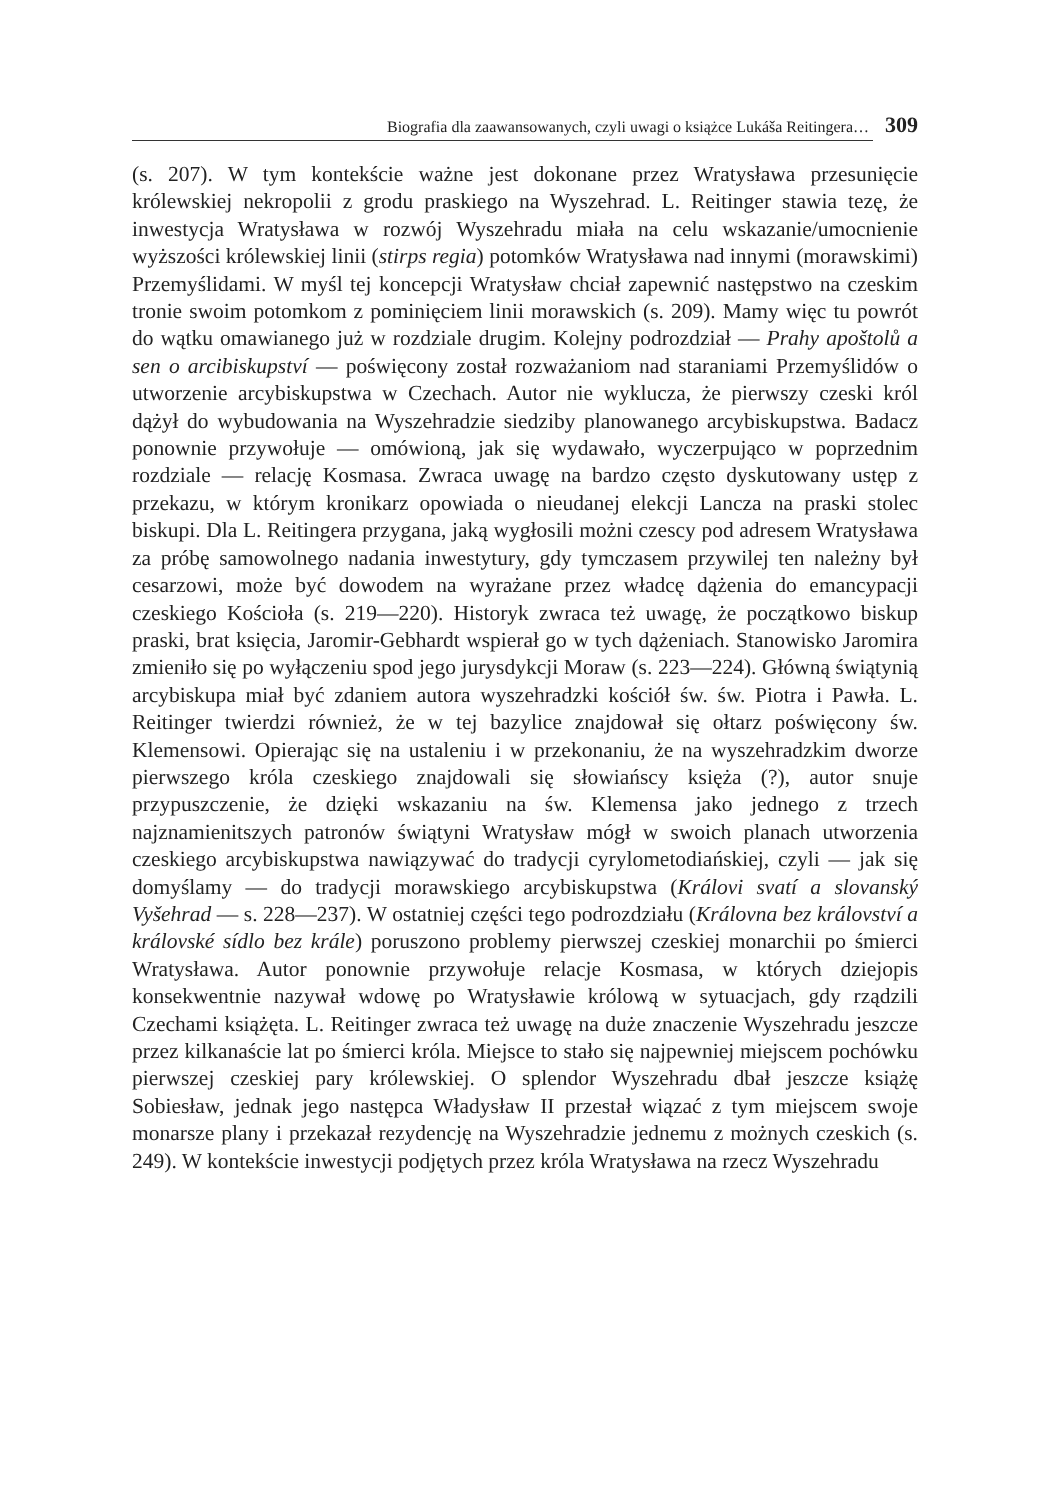Biografia dla zaawansowanych, czyli uwagi o książce Lukáša Reitingera… 309
(s. 207). W tym kontekście ważne jest dokonane przez Wratysława przesunięcie królewskiej nekropolii z grodu praskiego na Wyszehrad. L. Reitinger stawia tezę, że inwestycja Wratysława w rozwój Wyszehradu miała na celu wskazanie/umocnienie wyższości królewskiej linii (stirps regia) potomków Wratysława nad innymi (morawskimi) Przemyślidami. W myśl tej koncepcji Wratysław chciał zapewnić następstwo na czeskim tronie swoim potomkom z pominięciem linii morawskich (s. 209). Mamy więc tu powrót do wątku omawianego już w rozdziale drugim. Kolejny podrozdział — Prahy apoštolů a sen o arcibiskupství — poświęcony został rozważaniom nad staraniami Przemyślidów o utworzenie arcybiskupstwa w Czechach. Autor nie wyklucza, że pierwszy czeski król dążył do wybudowania na Wyszehradzie siedziby planowanego arcybiskupstwa. Badacz ponownie przywołuje — omówioną, jak się wydawało, wyczerpująco w poprzednim rozdziale — relację Kosmasa. Zwraca uwagę na bardzo często dyskutowany ustęp z przekazu, w którym kronikarz opowiada o nieudanej elekcji Lancza na praski stolec biskupi. Dla L. Reitingera przygana, jaką wygłosili możni czescy pod adresem Wratysława za próbę samowolnego nadania inwestytury, gdy tymczasem przywilej ten należny był cesarzowi, może być dowodem na wyrażane przez władcę dążenia do emancypacji czeskiego Kościoła (s. 219—220). Historyk zwraca też uwagę, że początkowo biskup praski, brat księcia, Jaromir-Gebhardt wspierał go w tych dążeniach. Stanowisko Jaromira zmieniło się po wyłączeniu spod jego jurysdykcji Moraw (s. 223—224). Główną świątynią arcybiskupa miał być zdaniem autora wyszehradzki kościół św. św. Piotra i Pawła. L. Reitinger twierdzi również, że w tej bazylice znajdował się ołtarz poświęcony św. Klemensowi. Opierając się na ustaleniu i w przekonaniu, że na wyszehradzkim dworze pierwszego króla czeskiego znajdowali się słowiańscy księża (?), autor snuje przypuszczenie, że dzięki wskazaniu na św. Klemensa jako jednego z trzech najznamienitszych patronów świątyni Wratysław mógł w swoich planach utworzenia czeskiego arcybiskupstwa nawiązywać do tradycji cyrylometodiańskiej, czyli — jak się domyślamy — do tradycji morawskiego arcybiskupstwa (Královi svatí a slovanský Vyšehrad — s. 228—237). W ostatniej części tego podrozdziału (Královna bez království a královské sídlo bez krále) poruszono problemy pierwszej czeskiej monarchii po śmierci Wratysława. Autor ponownie przywołuje relacje Kosmasa, w których dziejopis konsekwentnie nazywał wdowę po Wratysławie królową w sytuacjach, gdy rządzili Czechami książęta. L. Reitinger zwraca też uwagę na duże znaczenie Wyszehradu jeszcze przez kilkanaście lat po śmierci króla. Miejsce to stało się najpewniej miejscem pochówku pierwszej czeskiej pary królewskiej. O splendor Wyszehradu dbał jeszcze książę Sobiesław, jednak jego następca Władysław II przestał wiązać z tym miejscem swoje monarsze plany i przekazał rezydencję na Wyszehradzie jednemu z możnych czeskich (s. 249). W kontekście inwestycji podjętych przez króla Wratysława na rzecz Wyszehradu